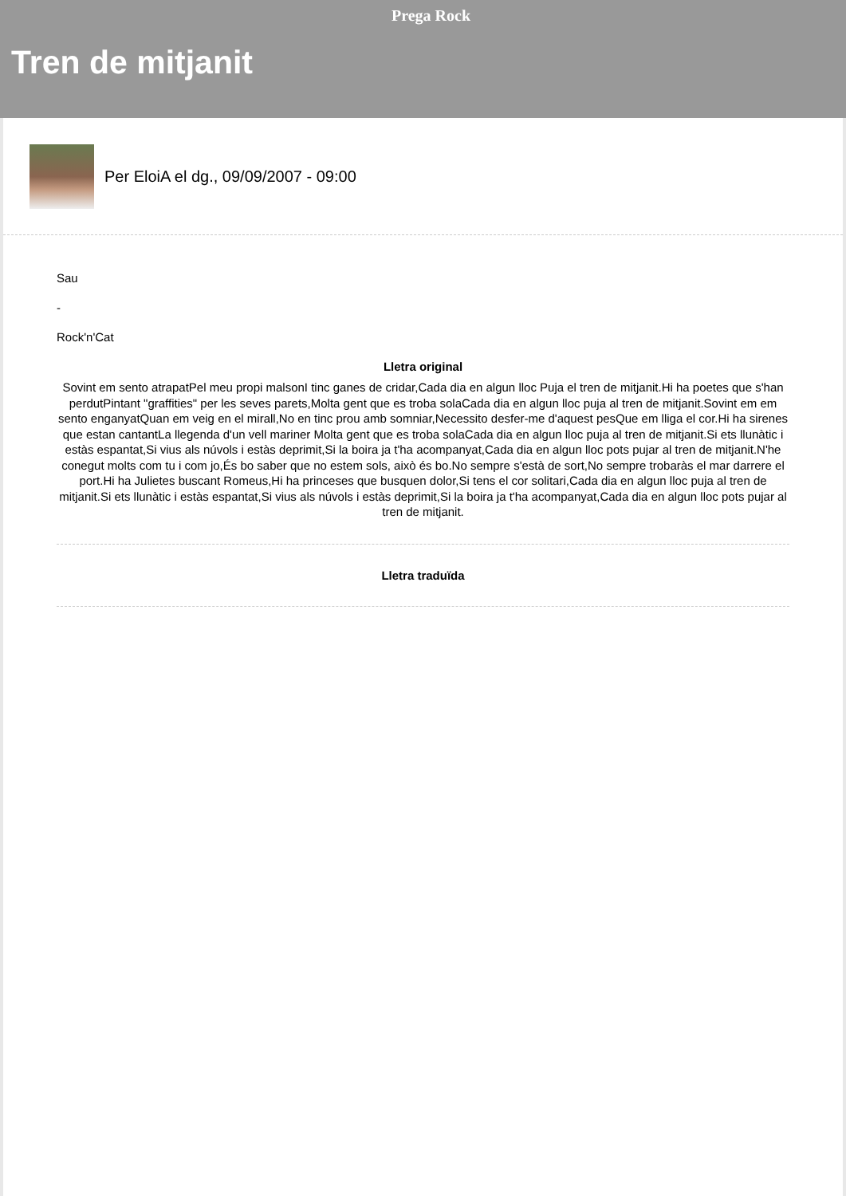Prega Rock
Tren de mitjanit
Per EloiA el dg., 09/09/2007 - 09:00
Sau
-
Rock'n'Cat
Lletra original
Sovint em sento atrapatPel meu propi malsonI tinc ganes de cridar,Cada dia en algun lloc Puja el tren de mitjanit.Hi ha poetes que s'han perdutPintant "graffities" per les seves parets,Molta gent que es troba solaCada dia en algun lloc puja al tren de mitjanit.Sovint em em sento enganyatQuan em veig en el mirall,No en tinc prou amb somniar,Necessito desfer-me d'aquest pesQue em lliga el cor.Hi ha sirenes que estan cantantLa llegenda d'un vell mariner Molta gent que es troba solaCada dia en algun lloc puja al tren de mitjanit.Si ets llunàtic i estàs espantat,Si vius als núvols i estàs deprimit,Si la boira ja t'ha acompanyat,Cada dia en algun lloc pots pujar al tren de mitjanit.N'he conegut molts com tu i com jo,És bo saber que no estem sols, això és bo.No sempre s'està de sort,No sempre trobaràs el mar darrere el port.Hi ha Julietes buscant Romeus,Hi ha princeses que busquen dolor,Si tens el cor solitari,Cada dia en algun lloc puja al tren de mitjanit.Si ets llunàtic i estàs espantat,Si vius als núvols i estàs deprimit,Si la boira ja t'ha acompanyat,Cada dia en algun lloc pots pujar al tren de mitjanit.
Lletra traduïda